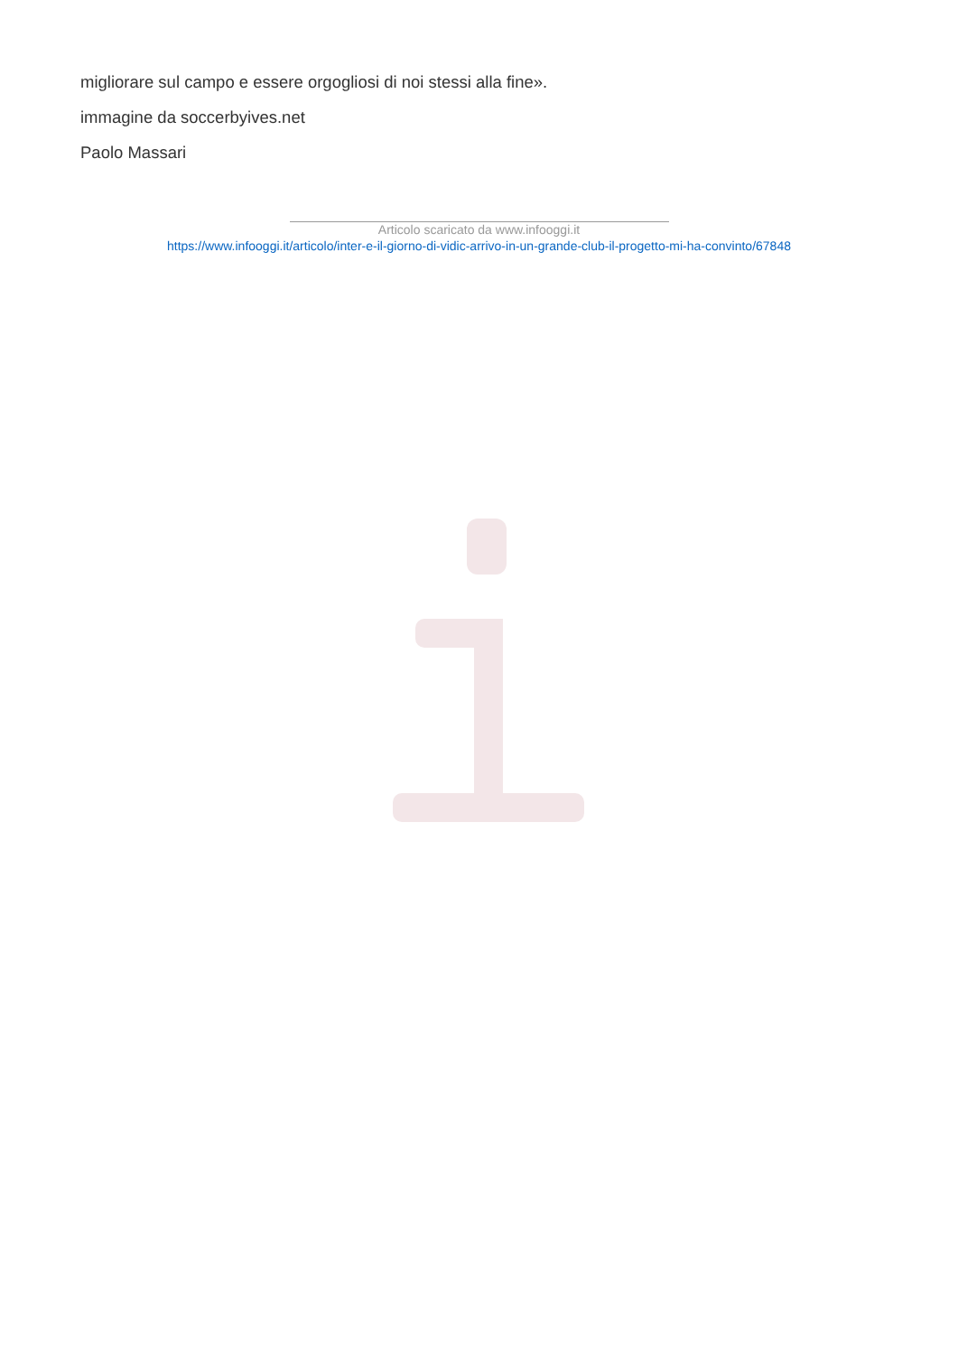migliorare sul campo e essere orgogliosi di noi stessi alla fine».
immagine da soccerbyives.net
Paolo Massari
Articolo scaricato da www.infooggi.it
https://www.infooggi.it/articolo/inter-e-il-giorno-di-vidic-arrivo-in-un-grande-club-il-progetto-mi-ha-convinto/67848